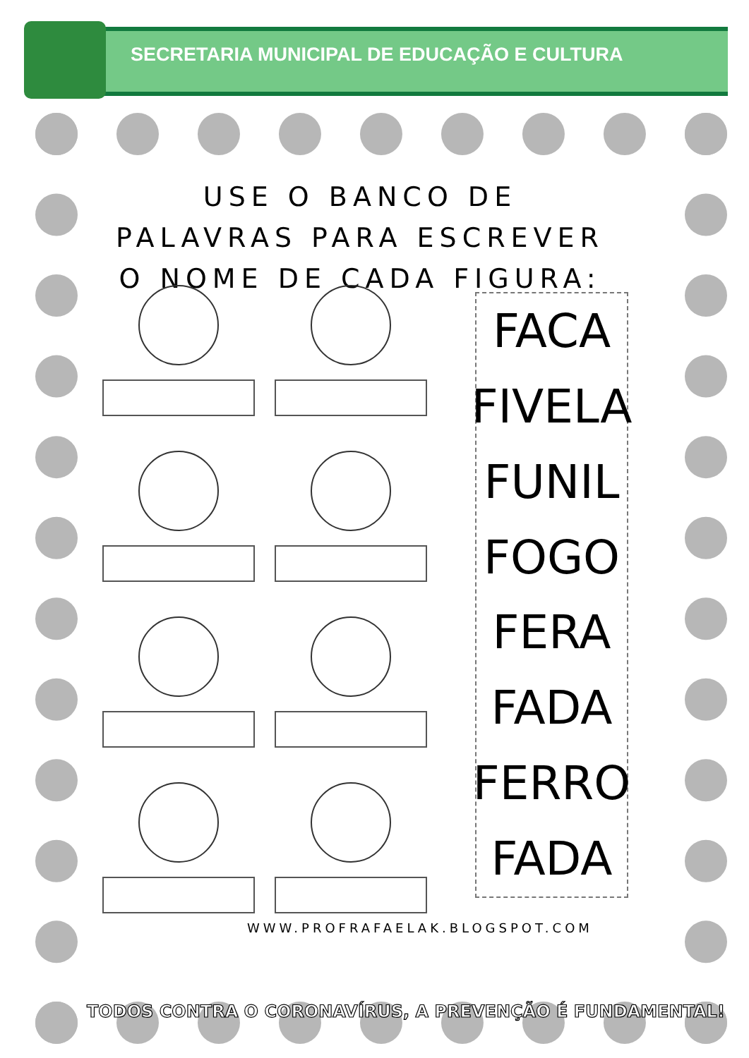SECRETARIA MUNICIPAL DE EDUCAÇÃO E CULTURA
USE O BANCO DE PALAVRAS PARA ESCREVER O NOME DE CADA FIGURA:
FACA
FIVELA
FUNIL
FOGO
FERA
FADA
FERRO
FADA
WWW.PROFRAFAELAK.BLOGSPOT.COM
TODOS CONTRA O CORONAVÍRUS, A PREVENÇÃO É FUNDAMENTAL!